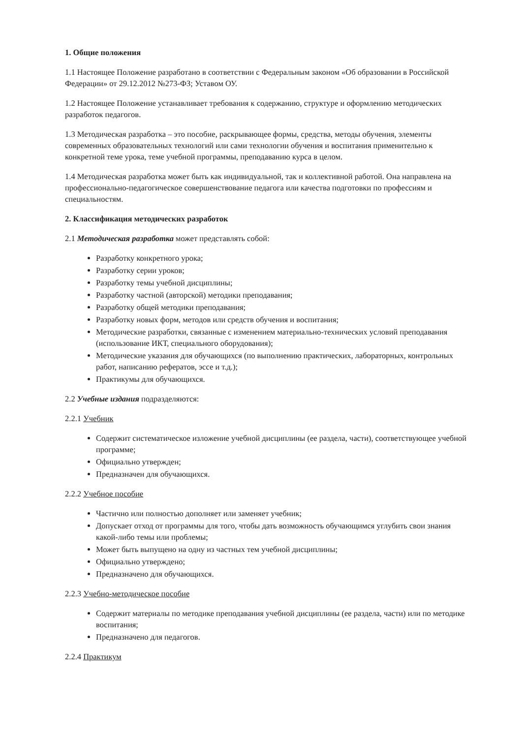1. Общие положения
1.1 Настоящее Положение разработано в соответствии с Федеральным законом «Об образовании в Российской Федерации» от 29.12.2012 №273-ФЗ; Уставом ОУ.
1.2 Настоящее Положение устанавливает требования к содержанию, структуре и оформлению методических разработок педагогов.
1.3 Методическая разработка – это пособие, раскрывающее формы, средства, методы обучения, элементы современных образовательных технологий или сами технологии обучения и воспитания применительно к конкретной теме урока, теме учебной программы, преподаванию курса в целом.
1.4 Методическая разработка может быть как индивидуальной, так и коллективной работой. Она направлена на профессионально-педагогическое совершенствование педагога или качества подготовки по профессиям и специальностям.
2. Классификация методических разработок
2.1 Методическая разработка может представлять собой:
Разработку конкретного урока;
Разработку серии уроков;
Разработку темы учебной дисциплины;
Разработку частной (авторской) методики преподавания;
Разработку общей методики преподавания;
Разработку новых форм, методов или средств обучения и воспитания;
Методические разработки, связанные с изменением материально-технических условий преподавания (использование ИКТ, специального оборудования);
Методические указания для обучающихся (по выполнению практических, лабораторных, контрольных работ, написанию рефератов, эссе и т.д.);
Практикумы для обучающихся.
2.2 Учебные издания подразделяются:
2.2.1 Учебник
Содержит систематическое изложение учебной дисциплины (ее раздела, части), соответствующее учебной программе;
Официально утвержден;
Предназначен для обучающихся.
2.2.2 Учебное пособие
Частично или полностью дополняет или заменяет учебник;
Допускает отход от программы для того, чтобы дать возможность обучающимся углубить свои знания какой-либо темы или проблемы;
Может быть выпущено на одну из частных тем учебной дисциплины;
Официально утверждено;
Предназначено для обучающихся.
2.2.3 Учебно-методическое пособие
Содержит материалы по методике преподавания учебной дисциплины (ее раздела, части) или по методике воспитания;
Предназначено для педагогов.
2.2.4 Практикум